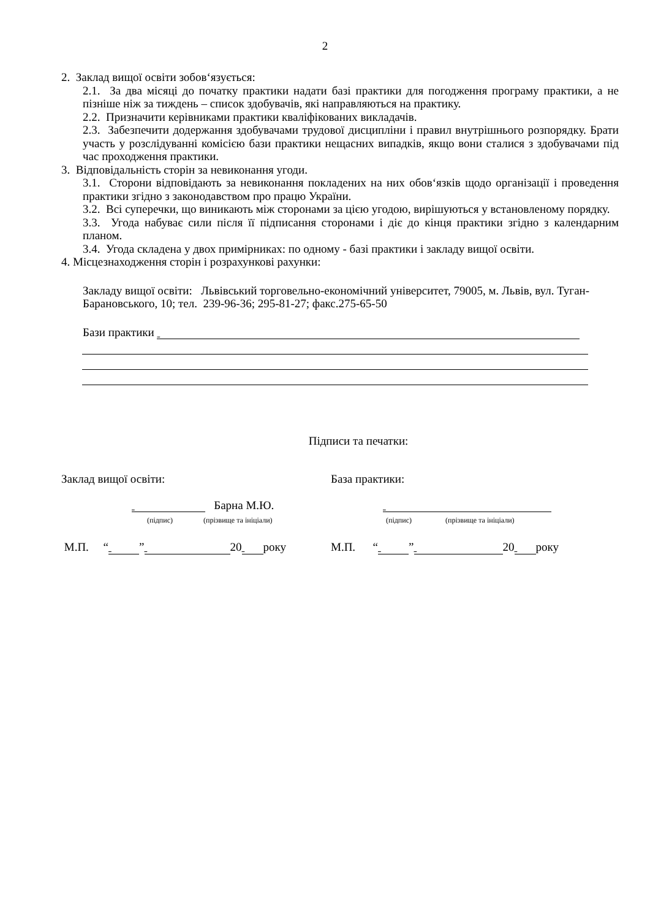2
2. Заклад вищої освіти зобов‘язується:
2.1. За два місяці до початку практики надати базі практики для погодження програму практики, а не пізніше ніж за тиждень – список здобувачів, які направляються на практику.
2.2. Призначити керівниками практики кваліфікованих викладачів.
2.3. Забезпечити додержання здобувачами трудової дисципліни і правил внутрішнього розпорядку. Брати участь у розслідуванні комісією бази практики нещасних випадків, якщо вони сталися з здобувачами під час проходження практики.
3. Відповідальність сторін за невиконання угоди.
3.1. Сторони відповідають за невиконання покладених на них обов‘язків щодо організації і проведення практики згідно з законодавством про працю України.
3.2. Всі суперечки, що виникають між сторонами за цією угодою, вирішуються у встановленому порядку.
3.3. Угода набуває сили після її підписання сторонами і діє до кінця практики згідно з календарним планом.
3.4. Угода складена у двох примірниках: по одному - базі практики і закладу вищої освіти.
4. Місцезнаходження сторін і розрахункові рахунки:
Закладу вищої освіти: Львівський торговельно-економічний університет, 79005, м. Львів, вул. Туган-Барановського, 10; тел. 239-96-36; 295-81-27; факс.275-65-50
Бази практики
Підписи та печатки:
Заклад вищої освіти:
Барна М.Ю.
(підпис) (прізвище та ініціали)
М.П. “ ” 20 року
База практики:
(підпис) (прізвище та ініціали)
М.П. “ ” 20 року